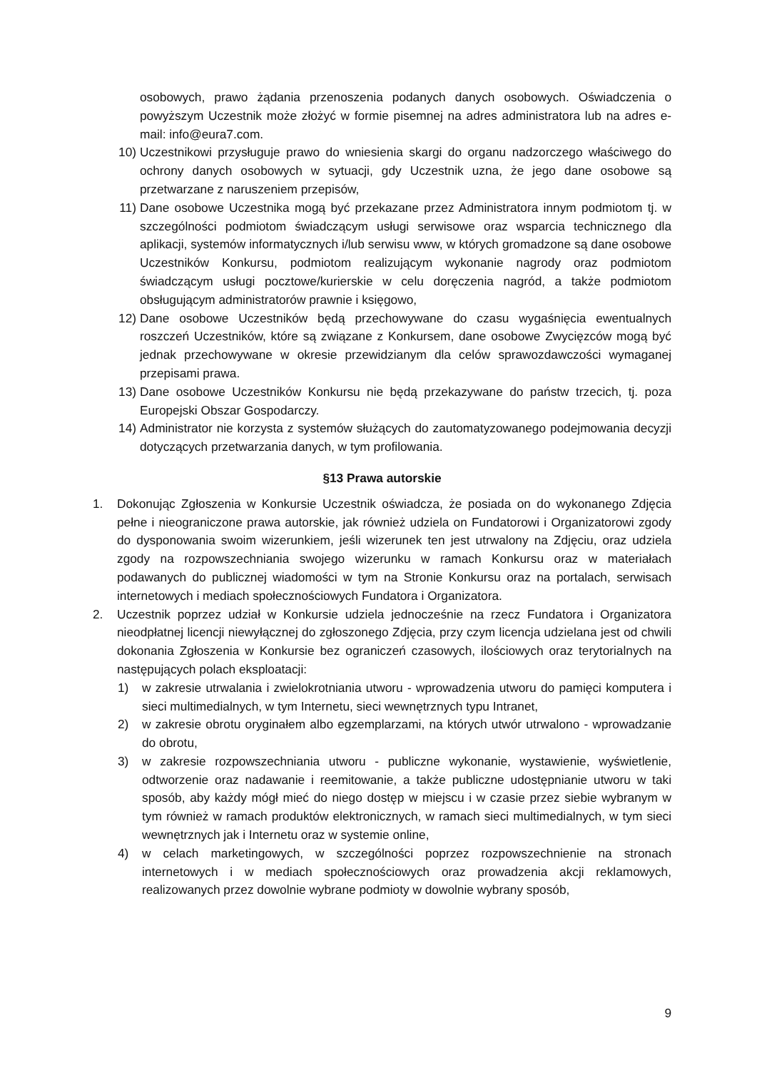osobowych, prawo żądania przenoszenia podanych danych osobowych. Oświadczenia o powyższym Uczestnik może złożyć w formie pisemnej na adres administratora lub na adres e-mail: info@eura7.com.
10) Uczestnikowi przysługuje prawo do wniesienia skargi do organu nadzorczego właściwego do ochrony danych osobowych w sytuacji, gdy Uczestnik uzna, że jego dane osobowe są przetwarzane z naruszeniem przepisów,
11) Dane osobowe Uczestnika mogą być przekazane przez Administratora innym podmiotom tj. w szczególności podmiotom świadczącym usługi serwisowe oraz wsparcia technicznego dla aplikacji, systemów informatycznych i/lub serwisu www, w których gromadzone są dane osobowe Uczestników Konkursu, podmiotom realizującym wykonanie nagrody oraz podmiotom świadczącym usługi pocztowe/kurierskie w celu doręczenia nagród, a także podmiotom obsługującym administratorów prawnie i księgowo,
12) Dane osobowe Uczestników będą przechowywane do czasu wygaśnięcia ewentualnych roszczeń Uczestników, które są związane z Konkursem, dane osobowe Zwycięzców mogą być jednak przechowywane w okresie przewidzianym dla celów sprawozdawczości wymaganej przepisami prawa.
13) Dane osobowe Uczestników Konkursu nie będą przekazywane do państw trzecich, tj. poza Europejski Obszar Gospodarczy.
14) Administrator nie korzysta z systemów służących do zautomatyzowanego podejmowania decyzji dotyczących przetwarzania danych, w tym profilowania.
§13 Prawa autorskie
1. Dokonując Zgłoszenia w Konkursie Uczestnik oświadcza, że posiada on do wykonanego Zdjęcia pełne i nieograniczone prawa autorskie, jak również udziela on Fundatorowi i Organizatorowi zgody do dysponowania swoim wizerunkiem, jeśli wizerunek ten jest utrwalony na Zdjęciu, oraz udziela zgody na rozpowszechniania swojego wizerunku w ramach Konkursu oraz w materiałach podawanych do publicznej wiadomości w tym na Stronie Konkursu oraz na portalach, serwisach internetowych i mediach społecznościowych Fundatora i Organizatora.
2. Uczestnik poprzez udział w Konkursie udziela jednocześnie na rzecz Fundatora i Organizatora nieodpłatnej licencji niewyłącznej do zgłoszonego Zdjęcia, przy czym licencja udzielana jest od chwili dokonania Zgłoszenia w Konkursie bez ograniczeń czasowych, ilościowych oraz terytorialnych na następujących polach eksploatacji:
1) w zakresie utrwalania i zwielokrotniania utworu - wprowadzenia utworu do pamięci komputera i sieci multimedialnych, w tym Internetu, sieci wewnętrznych typu Intranet,
2) w zakresie obrotu oryginałem albo egzemplarzami, na których utwór utrwalono - wprowadzanie do obrotu,
3) w zakresie rozpowszechniania utworu - publiczne wykonanie, wystawienie, wyświetlenie, odtworzenie oraz nadawanie i reemitowanie, a także publiczne udostępnianie utworu w taki sposób, aby każdy mógł mieć do niego dostęp w miejscu i w czasie przez siebie wybranym w tym również w ramach produktów elektronicznych, w ramach sieci multimedialnych, w tym sieci wewnętrznych jak i Internetu oraz w systemie online,
4) w celach marketingowych, w szczególności poprzez rozpowszechnienie na stronach internetowych i w mediach społecznościowych oraz prowadzenia akcji reklamowych, realizowanych przez dowolnie wybrane podmioty w dowolnie wybrany sposób,
9